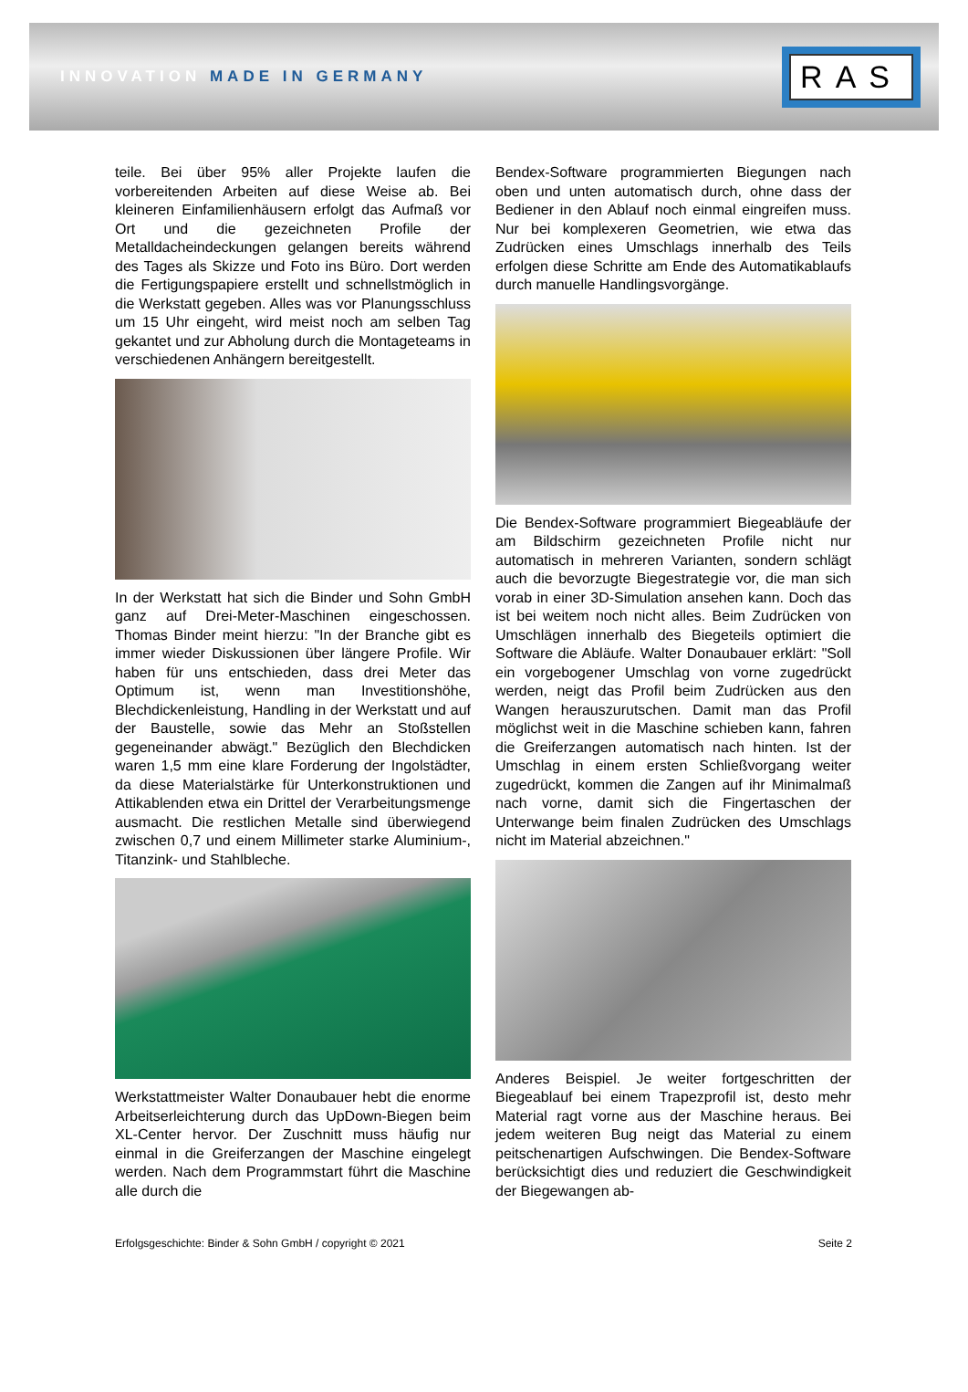INNOVATION MADE IN GERMANY
RAS
teile. Bei über 95% aller Projekte laufen die vorbereitenden Arbeiten auf diese Weise ab. Bei kleineren Einfamilienhäusern erfolgt das Aufmaß vor Ort und die gezeichneten Profile der Metalldacheindeckungen gelangen bereits während des Tages als Skizze und Foto ins Büro. Dort werden die Fertigungspapiere erstellt und schnellstmöglich in die Werkstatt gegeben. Alles was vor Planungsschluss um 15 Uhr eingeht, wird meist noch am selben Tag gekantet und zur Abholung durch die Montageteams in verschiedenen Anhängern bereitgestellt.
In der Werkstatt hat sich die Binder und Sohn GmbH ganz auf Drei-Meter-Maschinen eingeschossen. Thomas Binder meint hierzu: "In der Branche gibt es immer wieder Diskussionen über längere Profile. Wir haben für uns entschieden, dass drei Meter das Optimum ist, wenn man Investitionshöhe, Blechdickenleistung, Handling in der Werkstatt und auf der Baustelle, sowie das Mehr an Stoßstellen gegeneinander abwägt." Bezüglich den Blechdicken waren 1,5 mm eine klare Forderung der Ingolstädter, da diese Materialstärke für Unterkonstruktionen und Attikablenden etwa ein Drittel der Verarbeitungsmenge ausmacht. Die restlichen Metalle sind überwiegend zwischen 0,7 und einem Millimeter starke Aluminium-, Titanzink- und Stahlbleche.
Werkstattmeister Walter Donaubauer hebt die enorme Arbeitserleichterung durch das UpDown-Biegen beim XL-Center hervor. Der Zuschnitt muss häufig nur einmal in die Greiferzangen der Maschine eingelegt werden. Nach dem Programmstart führt die Maschine alle durch die
Bendex-Software programmierten Biegungen nach oben und unten automatisch durch, ohne dass der Bediener in den Ablauf noch einmal eingreifen muss. Nur bei komplexeren Geometrien, wie etwa das Zudrücken eines Umschlags innerhalb des Teils erfolgen diese Schritte am Ende des Automatikablaufs durch manuelle Handlingsvorgänge.
Die Bendex-Software programmiert Biegeabläufe der am Bildschirm gezeichneten Profile nicht nur automatisch in mehreren Varianten, sondern schlägt auch die bevorzugte Biegestrategie vor, die man sich vorab in einer 3D-Simulation ansehen kann. Doch das ist bei weitem noch nicht alles. Beim Zudrücken von Umschlägen innerhalb des Biegeteils optimiert die Software die Abläufe. Walter Donaubauer erklärt: "Soll ein vorgebogener Umschlag von vorne zugedrückt werden, neigt das Profil beim Zudrücken aus den Wangen herauszurutschen. Damit man das Profil möglichst weit in die Maschine schieben kann, fahren die Greiferzangen automatisch nach hinten. Ist der Umschlag in einem ersten Schließvorgang weiter zugedrückt, kommen die Zangen auf ihr Minimalmaß nach vorne, damit sich die Fingertaschen der Unterwange beim finalen Zudrücken des Umschlags nicht im Material abzeichnen."
Anderes Beispiel. Je weiter fortgeschritten der Biegeablauf bei einem Trapezprofil ist, desto mehr Material ragt vorne aus der Maschine heraus. Bei jedem weiteren Bug neigt das Material zu einem peitschenartigen Aufschwingen. Die Bendex-Software berücksichtigt dies und reduziert die Geschwindigkeit der Biegewangen ab-
Erfolgsgeschichte: Binder & Sohn GmbH / copyright © 2021 Seite 2